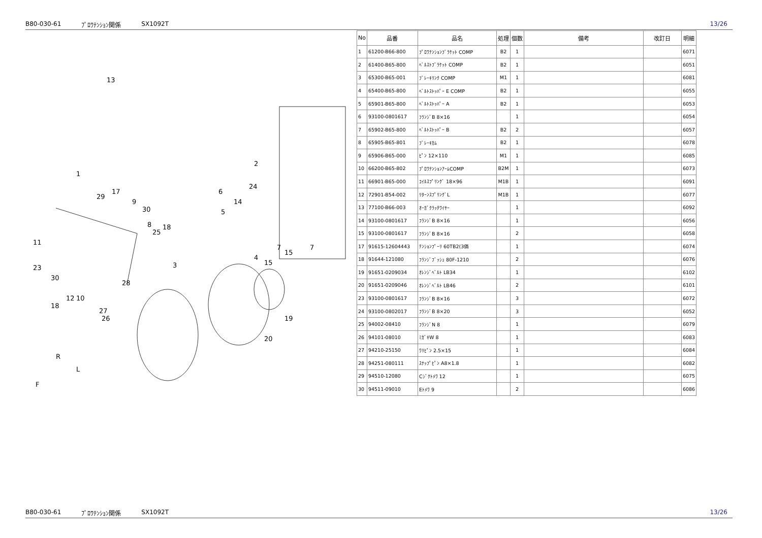B80-030-61 ﾌﾟﾛﾜﾃﾝｼｮﾝ関係 SX1092T 13/26
13
1
29
17
9
30
2
24
6
14
5
8
25
18
11
23
30
3
4
15
15
7 7
28
12 10
18
27
26 19
20
R
L
F
| No | 品番 | 品名 | 処理 | 個数 | 備考 | 改訂日 | 明細 |
| --- | --- | --- | --- | --- | --- | --- | --- |
| 1 | 61200-B66-800 | ﾌﾟﾛﾜﾃﾝｼｮﾝﾌﾞﾗｹｯﾄ COMP | B2 | 1 | | | 6071 |
| 2 | 61400-B65-800 | ﾍﾞﾙｽﾄﾌﾞﾗｹｯﾄ COMP | B2 | 1 | | | 6051 |
| 3 | 65300-B65-001 | ﾌﾞﾚｰｷﾘﾝｸ COMP | M1 | 1 | | | 6081 |
| 4 | 65400-B65-800 | ﾍﾞﾙﾄｽﾄｯﾊﾟｰ E COMP | B2 | 1 | | | 6055 |
| 5 | 65901-B65-800 | ﾍﾞﾙﾄｽﾄｯﾊﾟｰ A | B2 | 1 | | | 6053 |
| 6 | 93100-0801617 | ﾌﾗﾝｼﾞB 8×16 | | 1 | | | 6054 |
| 7 | 65902-B65-800 | ﾍﾞﾙﾄｽﾄｯﾊﾟｰ B | B2 | 2 | | | 6057 |
| 8 | 65905-B65-801 | ﾌﾞﾚｰｷｶﾑ | B2 | 1 | | | 6078 |
| 9 | 65906-B65-000 | ﾋﾟﾝ 12×110 | M1 | 1 | | | 6085 |
| 10 | 66200-B65-802 | ﾌﾟﾛﾜﾃﾝｼｮﾝｱｰﾑCOMP | B2M | 1 | | | 6073 |
| 11 | 66901-B65-000 | ｺｲﾙｽﾌﾟﾘﾝｸﾞ 18×96 | M1B | 1 | | | 6091 |
| 12 | 72901-B54-002 | ﾘﾀｰﾝｽﾌﾟﾘﾝｸﾞL | M1B | 1 | | | 6077 |
| 13 | 77100-B66-003 | ｵｰｶﾞｸﾗｯﾁﾜｲﾔｰ | | 1 | | | 6092 |
| 14 | 93100-0801617 | ﾌﾗﾝｼﾞB 8×16 | | 1 | | | 6056 |
| 15 | 93100-0801617 | ﾌﾗﾝｼﾞB 8×16 | | 2 | | | 6058 |
| 17 | 91615-12604443 | ﾃﾝｼｮﾝﾌﾟｰﾘ 60TB2(3価 | | 1 | | | 6074 |
| 18 | 91644-121080 | ﾌﾗﾝｼﾞﾌﾞｯｼｭ 80F-1210 | | 2 | | | 6076 |
| 19 | 91651-0209034 | ｵﾚﾝｼﾞﾍﾞﾙﾄ LB34 | | 1 | | | 6102 |
| 20 | 91651-0209046 | ｵﾚﾝｼﾞﾍﾞﾙﾄ LB46 | | 2 | | | 6101 |
| 23 | 93100-0801617 | ﾌﾗﾝｼﾞB 8×16 | | 3 | | | 6072 |
| 24 | 93100-0802017 | ﾌﾗﾝｼﾞB 8×20 | | 3 | | | 6052 |
| 25 | 94002-08410 | ﾌﾗﾝｼﾞN 8 | | 1 | | | 6079 |
| 26 | 94101-08010 | ﾐｶﾞｷW 8 | | 1 | | | 6083 |
| 27 | 94210-25150 | ﾜﾘﾋﾟﾝ 2.5×15 | | 1 | | | 6084 |
| 28 | 94251-080111 | ｽﾅｯﾌﾟﾋﾟﾝ A8×1.8 | | 1 | | | 6082 |
| 29 | 94510-12080 | Cｼﾞｸﾄﾒﾜ 12 | | 1 | | | 6075 |
| 30 | 94511-09010 | Eﾄﾒﾜ 9 | | 2 | | | 6086 |
B80-030-61 ﾌﾟﾛﾜﾃﾝｼｮﾝ関係 SX1092T 13/26